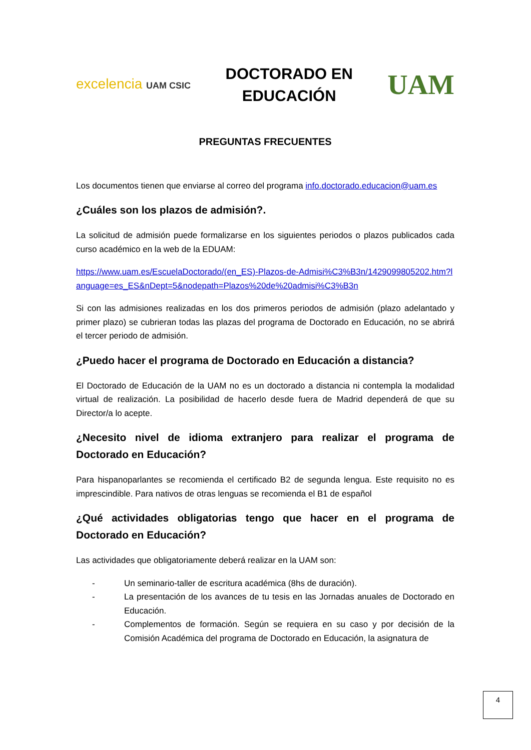excelencia UAM CSIC
DOCTORADO EN
EDUCACIÓN
UAM
PREGUNTAS FRECUENTES
Los documentos tienen que enviarse al correo del programa info.doctorado.educacion@uam.es
¿Cuáles son los plazos de admisión?.
La solicitud de admisión puede formalizarse en los siguientes periodos o plazos publicados cada curso académico en la web de la EDUAM:
https://www.uam.es/EscuelaDoctorado/(en_ES)-Plazos-de-Admisi%C3%B3n/1429099805202.htm?language=es_ES&nDept=5&nodepath=Plazos%20de%20admisi%C3%B3n
Si con las admisiones realizadas en los dos primeros periodos de admisión (plazo adelantado y primer plazo) se cubrieran todas las plazas del programa de Doctorado en Educación, no se abrirá el tercer periodo de admisión.
¿Puedo hacer el programa de Doctorado en Educación a distancia?
El Doctorado de Educación de la UAM no es un doctorado a distancia ni contempla la modalidad virtual de realización. La posibilidad de hacerlo desde fuera de Madrid dependerá de que su Director/a lo acepte.
¿Necesito nivel de idioma extranjero para realizar el programa de Doctorado en Educación?
Para hispanoparlantes se recomienda el certificado B2 de segunda lengua. Este requisito no es imprescindible. Para nativos de otras lenguas se recomienda el B1 de español
¿Qué actividades obligatorias tengo que hacer en el programa de Doctorado en Educación?
Las actividades que obligatoriamente deberá realizar en la UAM son:
- Un seminario-taller de escritura académica (8hs de duración).
- La presentación de los avances de tu tesis en las Jornadas anuales de Doctorado en Educación.
- Complementos de formación. Según se requiera en su caso y por decisión de la Comisión Académica del programa de Doctorado en Educación, la asignatura de
4